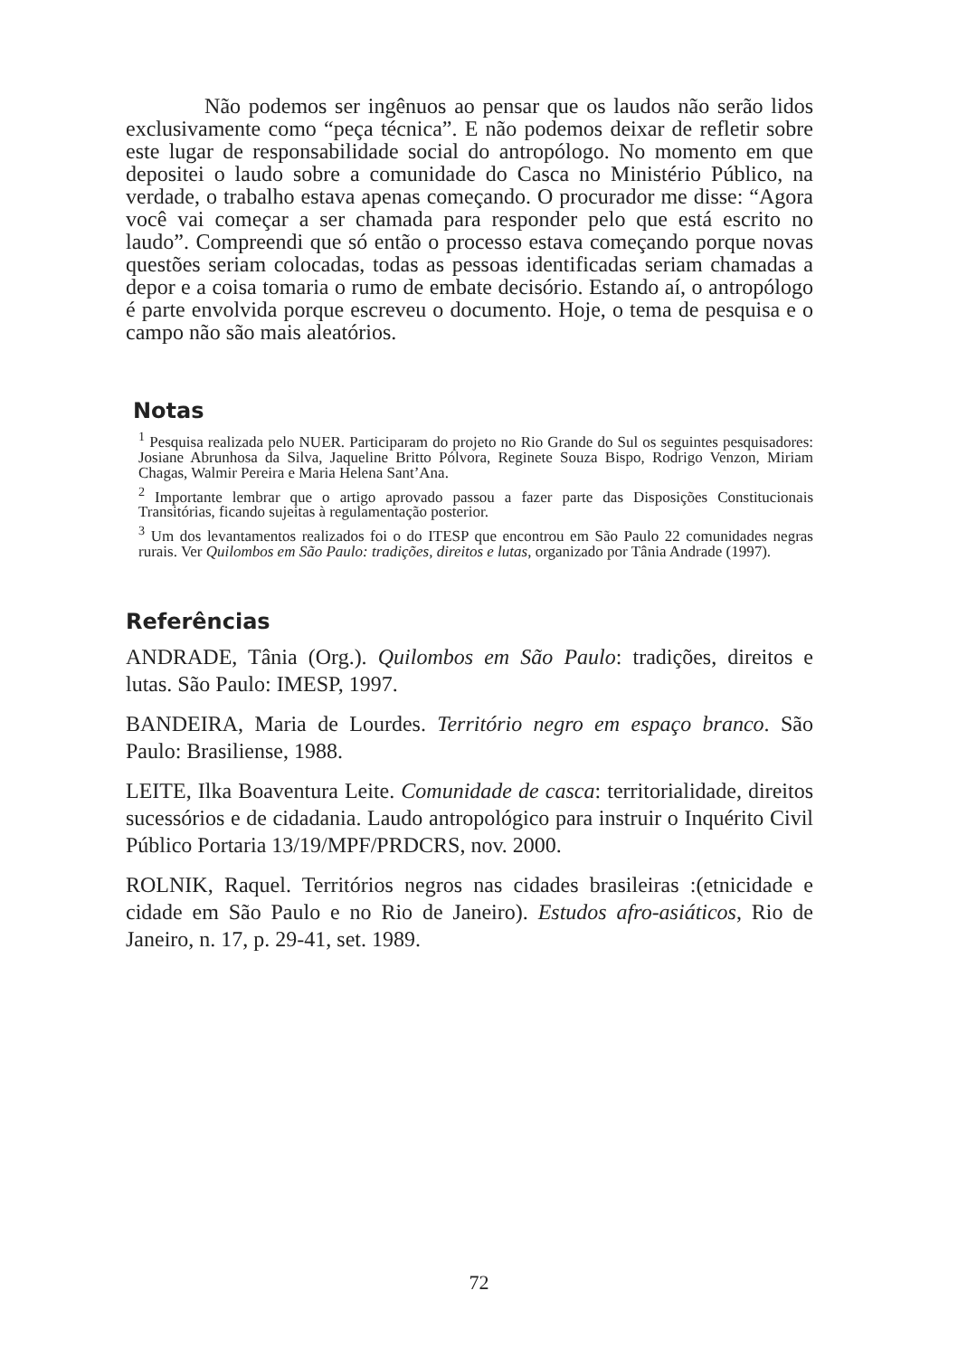Não podemos ser ingênuos ao pensar que os laudos não serão lidos exclusivamente como “peça técnica”. E não podemos deixar de refletir sobre este lugar de responsabilidade social do antropólogo. No momento em que depositei o laudo sobre a comunidade do Casca no Ministério Público, na verdade, o trabalho estava apenas começando. O procurador me disse: “Agora você vai começar a ser chamada para responder pelo que está escrito no laudo”. Compreendi que só então o processo estava começando porque novas questões seriam colocadas, todas as pessoas identificadas seriam chamadas a depor e a coisa tomaria o rumo de embate decisório. Estando aí, o antropólogo é parte envolvida porque escreveu o documento. Hoje, o tema de pesquisa e o campo não são mais aleatórios.
Notas
<sup>1</sup> Pesquisa realizada pelo NUER. Participaram do projeto no Rio Grande do Sul os seguintes pesquisadores: Josiane Abrunhosa da Silva, Jaqueline Britto Pólvora, Reginete Souza Bispo, Rodrigo Venzon, Miriam Chagas, Walmir Pereira e Maria Helena Sant’Ana.
<sup>2</sup> Importante lembrar que o artigo aprovado passou a fazer parte das Disposições Constitucionais Transitórias, ficando sujeitas à regulamentação posterior.
<sup>3</sup> Um dos levantamentos realizados foi o do ITESP que encontrou em São Paulo 22 comunidades negras rurais. Ver Quilombos em São Paulo: tradições, direitos e lutas, organizado por Tânia Andrade (1997).
Referências
ANDRADE, Tânia (Org.). Quilombos em São Paulo: tradições, direitos e lutas. São Paulo: IMESP, 1997.
BANDEIRA, Maria de Lourdes. Território negro em espaço branco. São Paulo: Brasiliense, 1988.
LEITE, Ilka Boaventura Leite. Comunidade de casca: territorialidade, direitos sucessórios e de cidadania. Laudo antropológico para instruir o Inquérito Civil Público Portaria 13/19/MPF/PRDCRS, nov. 2000.
ROLNIK, Raquel. Territórios negros nas cidades brasileiras :(etnicidade e cidade em São Paulo e no Rio de Janeiro). Estudos afro-asiáticos, Rio de Janeiro, n. 17, p. 29-41, set. 1989.
72